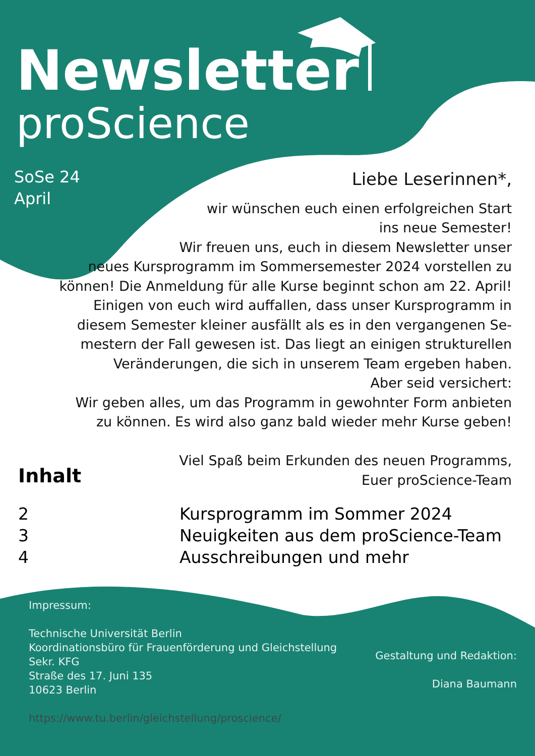Newsletter
proScience
SoSe 24
April
Liebe Leserinnen*,
wir wünschen euch einen erfolgreichen Start
ins neue Semester!
Wir freuen uns, euch in diesem Newsletter unser
neues Kursprogramm im Sommersemester 2024 vorstellen zu
können! Die Anmeldung für alle Kurse beginnt schon am 22. April!
Einigen von euch wird auffallen, dass unser Kursprogramm in
diesem Semester kleiner ausfällt als es in den vergangenen Se-
mestern der Fall gewesen ist. Das liegt an einigen strukturellen
Veränderungen, die sich in unserem Team ergeben haben.
Aber seid versichert:
Wir geben alles, um das Programm in gewohnter Form anbieten
zu können. Es wird also ganz bald wieder mehr Kurse geben!
Viel Spaß beim Erkunden des neuen Programms,
Euer proScience-Team
Inhalt
2 Kursprogramm im Sommer 2024
3 Neuigkeiten aus dem proScience-Team
4 Ausschreibungen und mehr
Impressum:
Technische Universität Berlin
Koordinationsbüro für Frauenförderung und Gleichstellung
Sekr. KFG
Straße des 17. Juni 135
10623 Berlin
https://www.tu.berlin/gleichstellung/proscience/
Gestaltung und Redaktion:
Diana Baumann